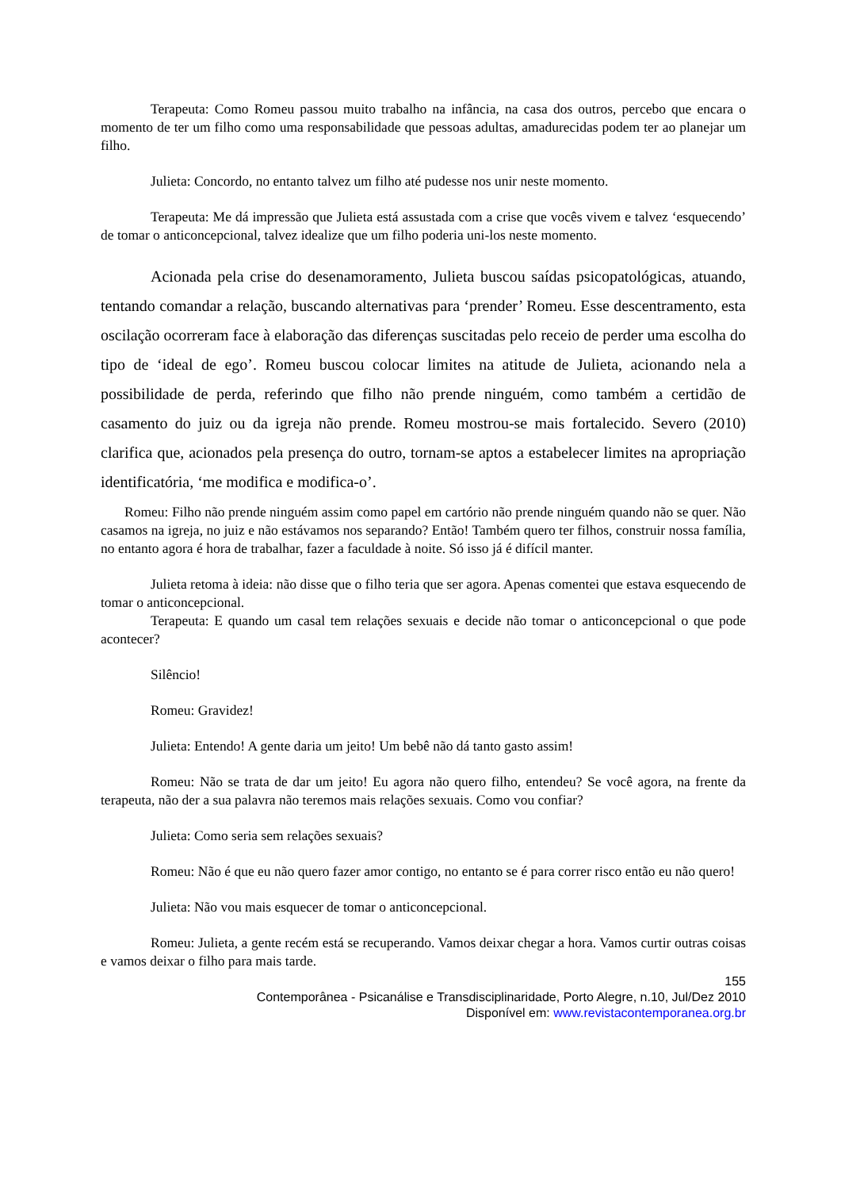Terapeuta: Como Romeu passou muito trabalho na infância, na casa dos outros, percebo que encara o momento de ter um filho como uma responsabilidade que pessoas adultas, amadurecidas podem ter ao planejar um filho.
Julieta: Concordo, no entanto talvez um filho até pudesse nos unir neste momento.
Terapeuta: Me dá impressão que Julieta está assustada com a crise que vocês vivem e talvez ‘esquecendo’ de tomar o anticoncepcional, talvez idealize que um filho poderia uni-los neste momento.
Acionada pela crise do desenamoramento, Julieta buscou saídas psicopatológicas, atuando, tentando comandar a relação, buscando alternativas para ‘prender’ Romeu. Esse descentramento, esta oscilação ocorreram face à elaboração das diferenças suscitadas pelo receio de perder uma escolha do tipo de ‘ideal de ego’. Romeu buscou colocar limites na atitude de Julieta, acionando nela a possibilidade de perda, referindo que filho não prende ninguém, como também a certidão de casamento do juiz ou da igreja não prende. Romeu mostrou-se mais fortalecido. Severo (2010) clarifica que, acionados pela presença do outro, tornam-se aptos a estabelecer limites na apropriação identificatória, ‘me modifica e modifica-o’.
Romeu: Filho não prende ninguém assim como papel em cartório não prende ninguém quando não se quer. Não casamos na igreja, no juiz e não estávamos nos separando? Então! Também quero ter filhos, construir nossa família, no entanto agora é hora de trabalhar, fazer a faculdade à noite. Só isso já é difícil manter.
Julieta retoma à ideia: não disse que o filho teria que ser agora. Apenas comentei que estava esquecendo de tomar o anticoncepcional.
Terapeuta: E quando um casal tem relações sexuais e decide não tomar o anticoncepcional o que pode acontecer?
Silêncio!
Romeu: Gravidez!
Julieta: Entendo! A gente daria um jeito! Um bebê não dá tanto gasto assim!
Romeu: Não se trata de dar um jeito! Eu agora não quero filho, entendeu? Se você agora, na frente da terapeuta, não der a sua palavra não teremos mais relações sexuais. Como vou confiar?
Julieta: Como seria sem relações sexuais?
Romeu: Não é que eu não quero fazer amor contigo, no entanto se é para correr risco então eu não quero!
Julieta: Não vou mais esquecer de tomar o anticoncepcional.
Romeu: Julieta, a gente recém está se recuperando. Vamos deixar chegar a hora. Vamos curtir outras coisas e vamos deixar o filho para mais tarde.
155
Contemporânea - Psicanálise e Transdisciplinaridade, Porto Alegre, n.10, Jul/Dez 2010
Disponível em: www.revistacontemporanea.org.br